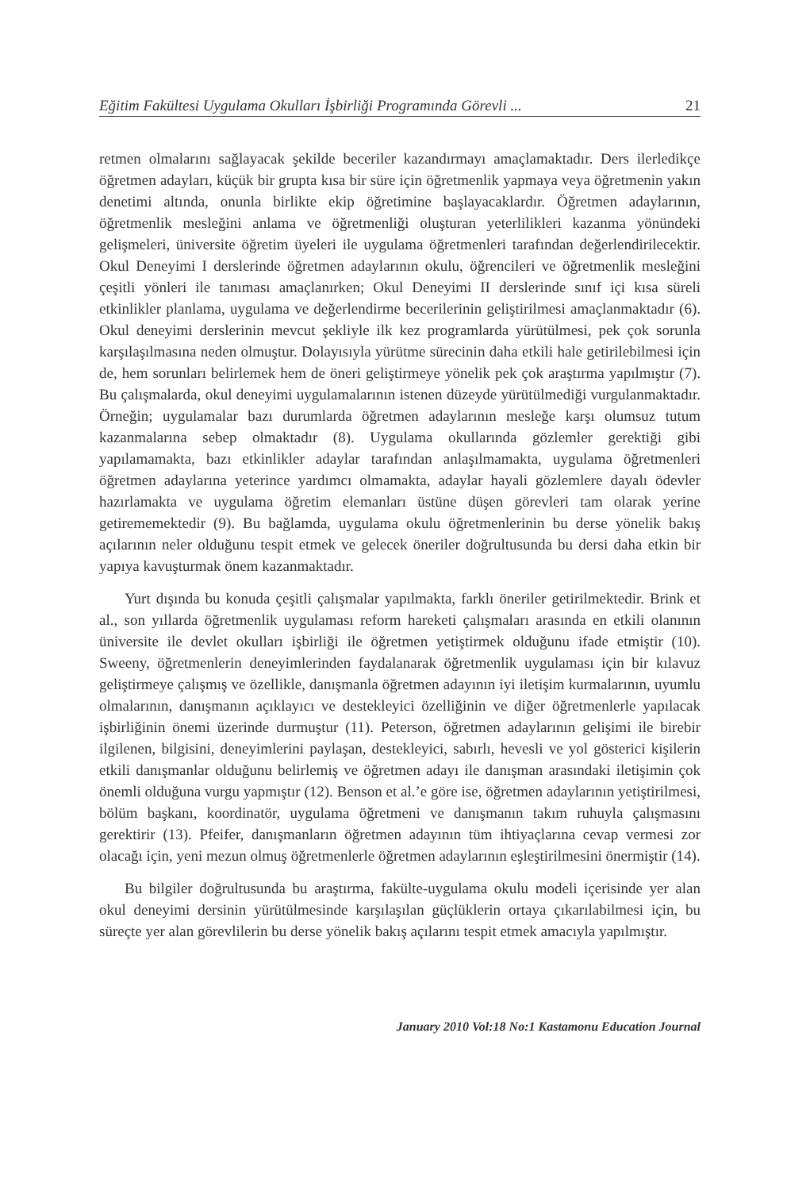Eğitim Fakültesi Uygulama Okulları İşbirliği Programında Görevli ... 21
retmen olmalarını sağlayacak şekilde beceriler kazandırmayı amaçlamaktadır. Ders ilerledikçe öğretmen adayları, küçük bir grupta kısa bir süre için öğretmenlik yapmaya veya öğretmenin yakın denetimi altında, onunla birlikte ekip öğretimine başlayacaklardır. Öğretmen adaylarının, öğretmenlik mesleğini anlama ve öğretmenliği oluşturan yeterlilikleri kazanma yönündeki gelişmeleri, üniversite öğretim üyeleri ile uygulama öğretmenleri tarafından değerlendirilecektir. Okul Deneyimi I derslerinde öğretmen adaylarının okulu, öğrencileri ve öğretmenlik mesleğini çeşitli yönleri ile tanıması amaçlanırken; Okul Deneyimi II derslerinde sınıf içi kısa süreli etkinlikler planlama, uygulama ve değerlendirme becerilerinin geliştirilmesi amaçlanmaktadır (6). Okul deneyimi derslerinin mevcut şekliyle ilk kez programlarda yürütülmesi, pek çok sorunla karşılaşılmasına neden olmuştur. Dolayısıyla yürütme sürecinin daha etkili hale getirilebilmesi için de, hem sorunları belirlemek hem de öneri geliştirmeye yönelik pek çok araştırma yapılmıştır (7). Bu çalışmalarda, okul deneyimi uygulamalarının istenen düzeyde yürütülmediği vurgulanmaktadır. Örneğin; uygulamalar bazı durumlarda öğretmen adaylarının mesleğe karşı olumsuz tutum kazanmalarına sebep olmaktadır (8). Uygulama okullarında gözlemler gerektiği gibi yapılamamakta, bazı etkinlikler adaylar tarafından anlaşılmamakta, uygulama öğretmenleri öğretmen adaylarına yeterince yardımcı olmamakta, adaylar hayali gözlemlere dayalı ödevler hazırlamakta ve uygulama öğretim elemanları üstüne düşen görevleri tam olarak yerine getirememektedir (9). Bu bağlamda, uygulama okulu öğretmenlerinin bu derse yönelik bakış açılarının neler olduğunu tespit etmek ve gelecek öneriler doğrultusunda bu dersi daha etkin bir yapıya kavuşturmak önem kazanmaktadır.
Yurt dışında bu konuda çeşitli çalışmalar yapılmakta, farklı öneriler getirilmektedir. Brink et al., son yıllarda öğretmenlik uygulaması reform hareketi çalışmaları arasında en etkili olanının üniversite ile devlet okulları işbirliği ile öğretmen yetiştirmek olduğunu ifade etmiştir (10). Sweeny, öğretmenlerin deneyimlerinden faydalanarak öğretmenlik uygulaması için bir kılavuz geliştirmeye çalışmış ve özellikle, danışmanla öğretmen adayının iyi iletişim kurmalarının, uyumlu olmalarının, danışmanın açıklayıcı ve destekleyici özelliğinin ve diğer öğretmenlerle yapılacak işbirliğinin önemi üzerinde durmuştur (11). Peterson, öğretmen adaylarının gelişimi ile birebir ilgilenen, bilgisini, deneyimlerini paylaşan, destekleyici, sabırlı, hevesli ve yol gösterici kişilerin etkili danışmanlar olduğunu belirlemiş ve öğretmen adayı ile danışman arasındaki iletişimin çok önemli olduğuna vurgu yapmıştır (12). Benson et al.’e göre ise, öğretmen adaylarının yetiştirilmesi, bölüm başkanı, koordinatör, uygulama öğretmeni ve danışmanın takım ruhuyla çalışmasını gerektirir (13). Pfeifer, danışmanların öğretmen adayının tüm ihtiyaçlarına cevap vermesi zor olacağı için, yeni mezun olmuş öğretmenlerle öğretmen adaylarının eşleştirilmesini önermiştir (14).
Bu bilgiler doğrultusunda bu araştırma, fakülte-uygulama okulu modeli içerisinde yer alan okul deneyimi dersinin yürütülmesinde karşılaşılan güçlüklerin ortaya çıkarılabilmesi için, bu süreçte yer alan görevlilerin bu derse yönelik bakış açılarını tespit etmek amacıyla yapılmıştır.
January 2010 Vol:18 No:1 Kastamonu Education Journal